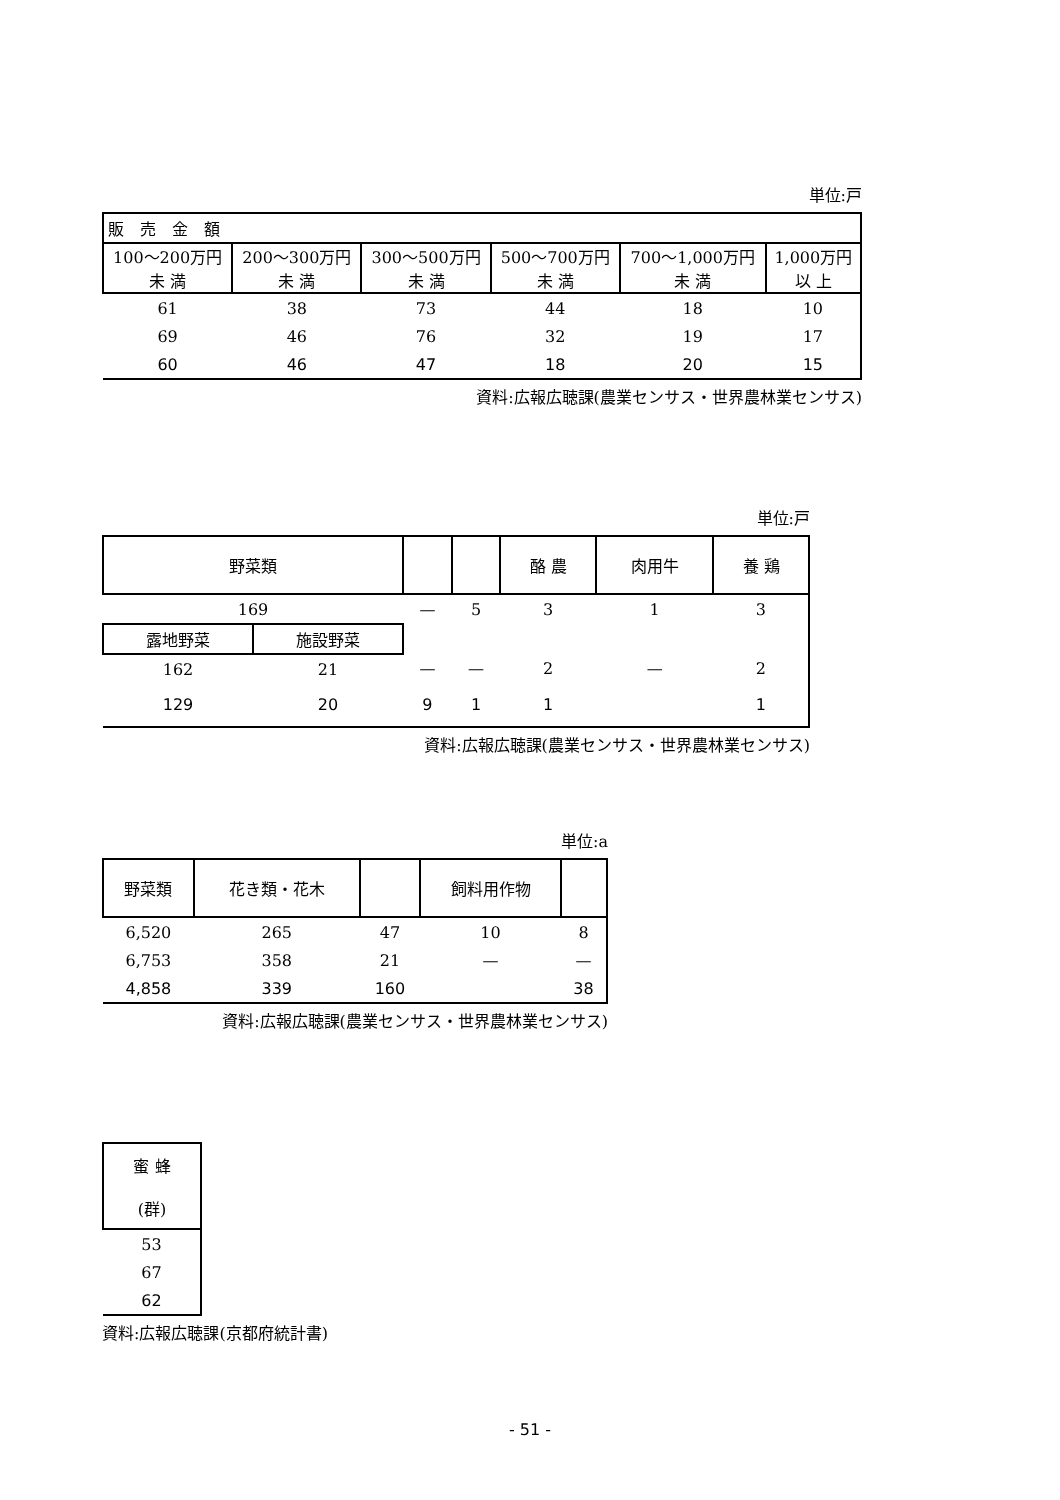単位:戸
| 販 売 金 額 | | | | | |
| --- | --- | --- | --- | --- | --- |
| 100〜200万円 未 満 | 200〜300万円 未 満 | 300〜500万円 未 満 | 500〜700万円 未 満 | 700〜1,000万円 未 満 | 1,000万円 以 上 |
| 61 | 38 | 73 | 44 | 18 | 10 |
| 69 | 46 | 76 | 32 | 19 | 17 |
| 60 | 46 | 47 | 18 | 20 | 15 |
資料:広報広聴課(農業センサス・世界農林業センサス)
単位:戸
| 野菜類 | | | | 酪 農 | 肉用牛 | 養 鶏 |
| --- | --- | --- | --- | --- | --- | --- |
| 169 | | — | 5 | 3 | 1 | 3 |
| 露地野菜 | 施設野菜 | | | | | |
| 162 | 21 | — | — | 2 | — | 2 |
| 129 | 20 | 9 | 1 | 1 | | 1 |
資料:広報広聴課(農業センサス・世界農林業センサス)
単位:a
| 野菜類 | 花き類・花木 | | 飼料用作物 | |
| --- | --- | --- | --- | --- |
| 6,520 | 265 | 47 | 10 | 8 |
| 6,753 | 358 | 21 | — | — |
| 4,858 | 339 | 160 | | 38 |
資料:広報広聴課(農業センサス・世界農林業センサス)
| 蜜 蜂 (群) |
| --- |
| 53 |
| 67 |
| 62 |
資料:広報広聴課(京都府統計書)
- 51 -